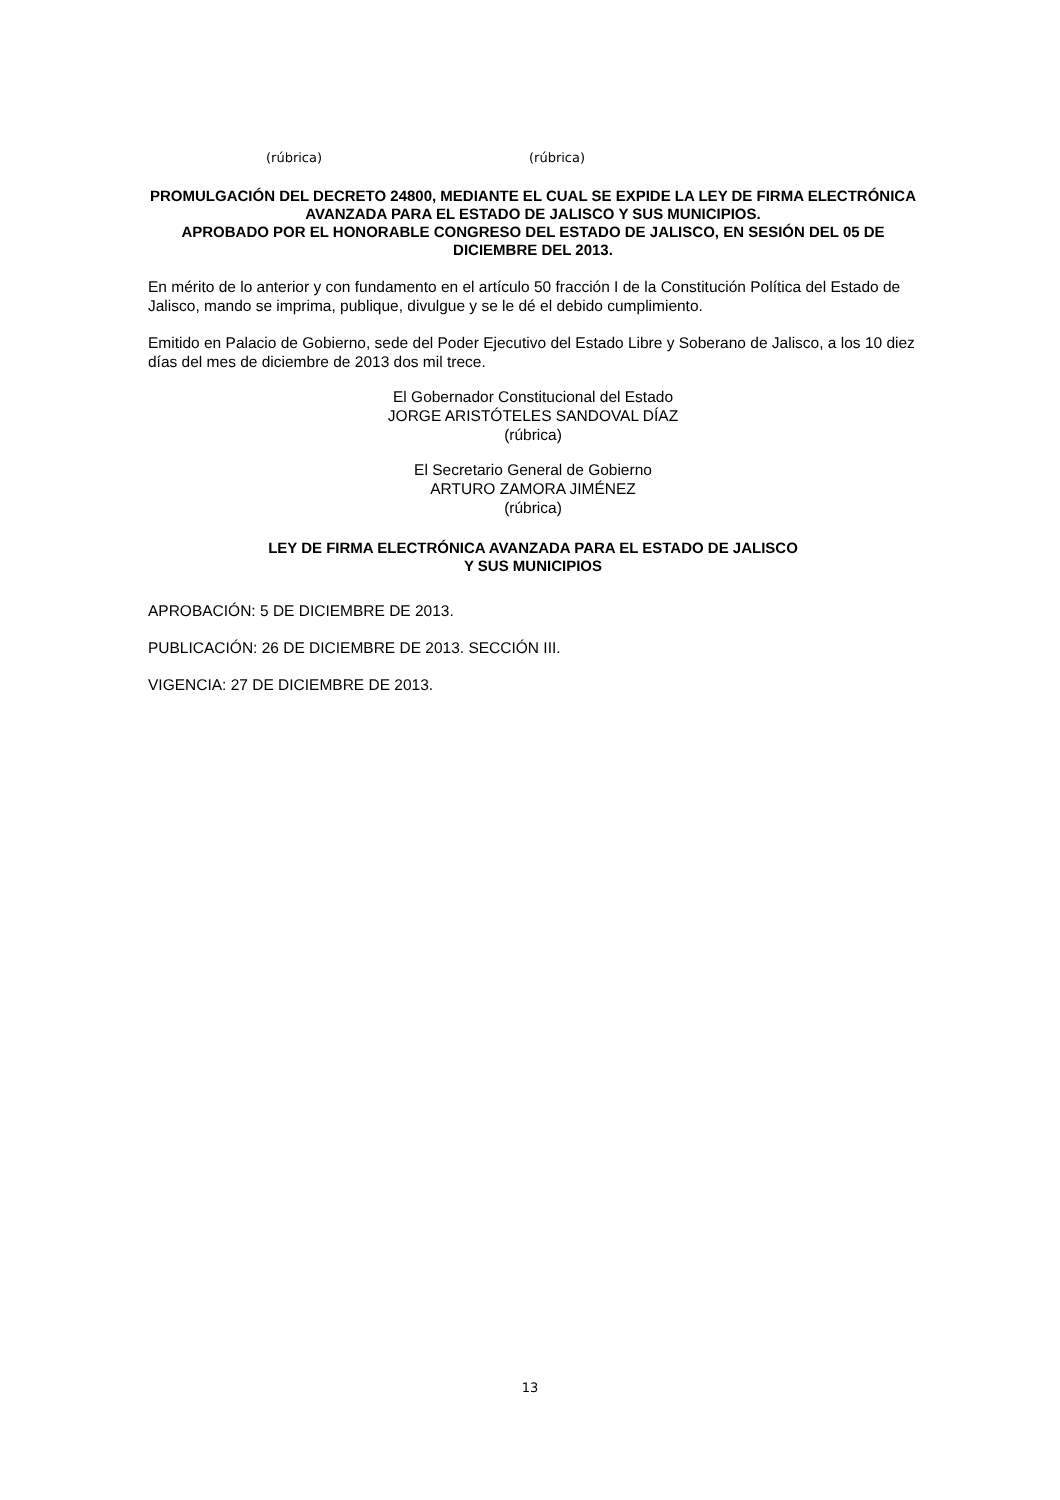(rúbrica) (rúbrica)
PROMULGACIÓN DEL DECRETO 24800, MEDIANTE EL CUAL SE EXPIDE LA LEY DE FIRMA ELECTRÓNICA AVANZADA PARA EL ESTADO DE JALISCO Y SUS MUNICIPIOS.
APROBADO POR EL HONORABLE CONGRESO DEL ESTADO DE JALISCO, EN SESIÓN DEL 05 DE DICIEMBRE DEL 2013.
En mérito de lo anterior y con fundamento en el artículo 50 fracción I de la Constitución Política del Estado de Jalisco, mando se imprima, publique, divulgue y se le dé el debido cumplimiento.
Emitido en Palacio de Gobierno, sede del Poder Ejecutivo del Estado Libre y Soberano de Jalisco, a los 10 diez días del mes de diciembre de 2013 dos mil trece.
El Gobernador Constitucional del Estado
JORGE ARISTÓTELES SANDOVAL DÍAZ
(rúbrica)
El Secretario General de Gobierno
ARTURO ZAMORA JIMÉNEZ
(rúbrica)
LEY DE FIRMA ELECTRÓNICA AVANZADA PARA EL ESTADO DE JALISCO
Y SUS MUNICIPIOS
APROBACIÓN: 5 DE DICIEMBRE DE 2013.
PUBLICACIÓN: 26 DE DICIEMBRE DE 2013. SECCIÓN III.
VIGENCIA: 27 DE DICIEMBRE DE 2013.
13